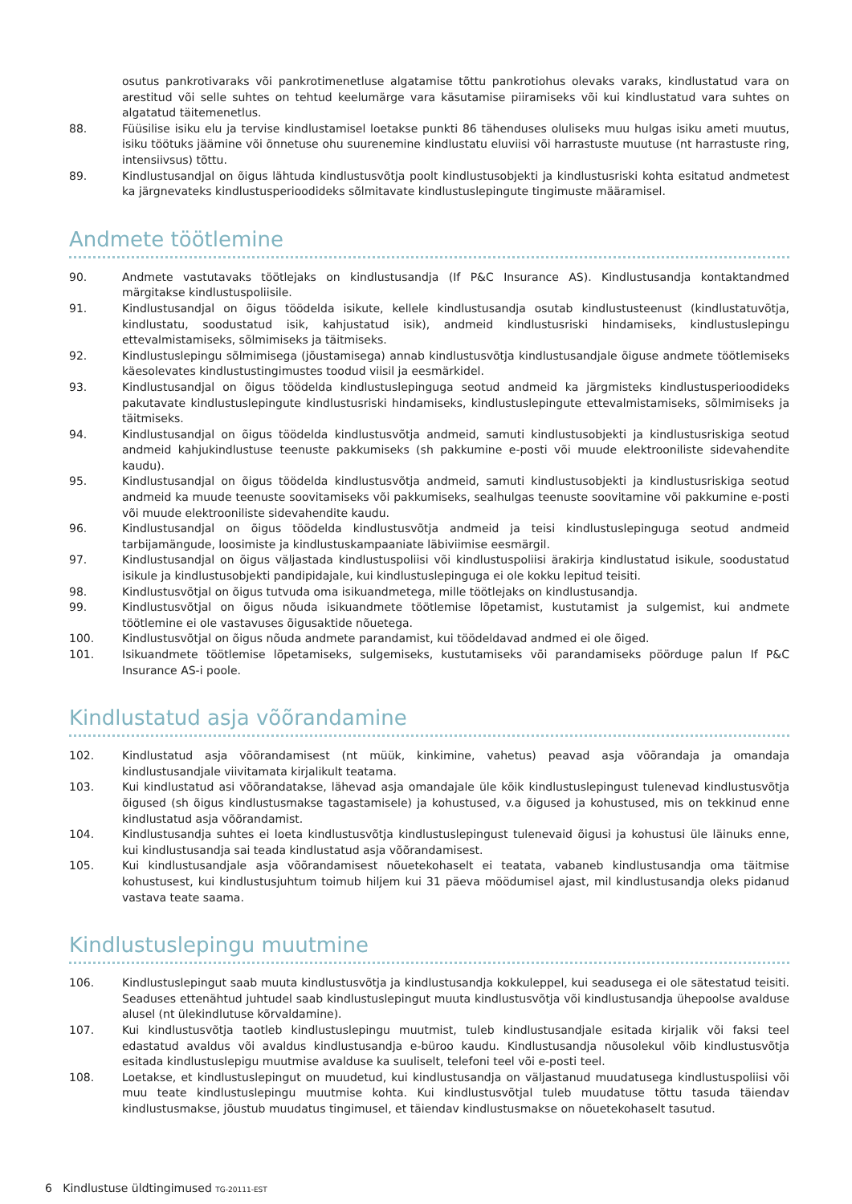osutus pankrotivaraks või pankrotimenetluse algatamise tõttu pankrotiohus olevaks varaks, kindlustatud vara on arestitud või selle suhtes on tehtud keelumärge vara käsutamise piiramiseks või kui kindlustatud vara suhtes on algatatud täitemenetlus.
88. Füüsilise isiku elu ja tervise kindlustamisel loetakse punkti 86 tähenduses oluliseks muu hulgas isiku ameti muutus, isiku töötuks jäämine või õnnetuse ohu suurenemine kindlustatu eluviisi või harrastuste muutuse (nt harrastuste ring, intensiivsus) tõttu.
89. Kindlustusandjal on õigus lähtuda kindlustusvõtja poolt kindlustusobjekti ja kindlustusriski kohta esitatud andmetest ka järgnevateks kindlustusperioodideks sõlmitavate kindlustuslepingute tingimuste määramisel.
Andmete töötlemine
90. Andmete vastutavaks töötlejaks on kindlustusandja (If P&C Insurance AS). Kindlustusandja kontaktandmed märgitakse kindlustuspoliisile.
91. Kindlustusandjal on õigus töödelda isikute, kellele kindlustusandja osutab kindlustusteenust (kindlustatuvõtja, kindlustatu, soodustatud isik, kahjustatud isik), andmeid kindlustusriski hindamiseks, kindlustuslepingu ettevalmistamiseks, sõlmimiseks ja täitmiseks.
92. Kindlustuslepingu sõlmimisega (jõustamisega) annab kindlustusvõtja kindlustusandjale õiguse andmete töötlemiseks käesolevates kindlustustingimustes toodud viisil ja eesmärkidel.
93. Kindlustusandjal on õigus töödelda kindlustuslepinguga seotud andmeid ka järgmisteks kindlustusperioodideks pakutavate kindlustuslepingute kindlustusriski hindamiseks, kindlustuslepingute ettevalmistamiseks, sõlmimiseks ja täitmiseks.
94. Kindlustusandjal on õigus töödelda kindlustusvõtja andmeid, samuti kindlustusobjekti ja kindlustusriskiga seotud andmeid kahjukindlustuse teenuste pakkumiseks (sh pakkumine e-posti või muude elektrooniliste sidevahendite kaudu).
95. Kindlustusandjal on õigus töödelda kindlustusvõtja andmeid, samuti kindlustusobjekti ja kindlustusriskiga seotud andmeid ka muude teenuste soovitamiseks või pakkumiseks, sealhulgas teenuste soovitamine või pakkumine e-posti või muude elektrooniliste sidevahendite kaudu.
96. Kindlustusandjal on õigus töödelda kindlustusvõtja andmeid ja teisi kindlustuslepinguga seotud andmeid tarbijamängude, loosimiste ja kindlustuskampaaniate läbiviimise eesmärgil.
97. Kindlustusandjal on õigus väljastada kindlustuspoliisi või kindlustuspoliisi ärakirja kindlustatud isikule, soodustatud isikule ja kindlustusobjekti pandipidajale, kui kindlustuslepinguga ei ole kokku lepitud teisiti.
98. Kindlustusvõtjal on õigus tutvuda oma isikuandmetega, mille töötlejaks on kindlustusandja.
99. Kindlustusvõtjal on õigus nõuda isikuandmete töötlemise lõpetamist, kustutamist ja sulgemist, kui andmete töötlemine ei ole vastavuses õigusaktide nõuetega.
100. Kindlustusvõtjal on õigus nõuda andmete parandamist, kui töödeldavad andmed ei ole õiged.
101. Isikuandmete töötlemise lõpetamiseks, sulgemiseks, kustutamiseks või parandamiseks pöörduge palun If P&C Insurance AS-i poole.
Kindlustatud asja võõrandamine
102. Kindlustatud asja võõrandamisest (nt müük, kinkimine, vahetus) peavad asja võõrandaja ja omandaja kindlustusandjale viivitamata kirjalikult teatama.
103. Kui kindlustatud asi võõrandatakse, lähevad asja omandajale üle kõik kindlustuslepingust tulenevad kindlustusvõtja õigused (sh õigus kindlustusmakse tagastamisele) ja kohustused, v.a õigused ja kohustused, mis on tekkinud enne kindlustatud asja võõrandamist.
104. Kindlustusandja suhtes ei loeta kindlustusvõtja kindlustuslepingust tulenevaid õigusi ja kohustusi üle läinuks enne, kui kindlustusandja sai teada kindlustatud asja võõrandamisest.
105. Kui kindlustusandjale asja võõrandamisest nõuetekohaselt ei teatata, vabaneb kindlustusandja oma täitmise kohustusest, kui kindlustusjuhtum toimub hiljem kui 31 päeva möödumisel ajast, mil kindlustusandja oleks pidanud vastava teate saama.
Kindlustuslepingu muutmine
106. Kindlustuslepingut saab muuta kindlustusvõtja ja kindlustusandja kokkuleppel, kui seadusega ei ole sätestatud teisiti. Seaduses ettenähtud juhtudel saab kindlustuslepingut muuta kindlustusvõtja või kindlustusandja ühepoolse avalduse alusel (nt ülekindlutuse kõrvaldamine).
107. Kui kindlustusvõtja taotleb kindlustuslepingu muutmist, tuleb kindlustusandjale esitada kirjalik või faksi teel edastatud avaldus või avaldus kindlustusandja e-büroo kaudu. Kindlustusandja nõusolekul võib kindlustusvõtja esitada kindlustuslepigu muutmise avalduse ka suuliselt, telefoni teel või e-posti teel.
108. Loetakse, et kindlustuslepingut on muudetud, kui kindlustusandja on väljastanud muudatusega kindlustuspoliisi või muu teate kindlustuslepingu muutmise kohta. Kui kindlustusvõtjal tuleb muudatuse tõttu tasuda täiendav kindlustusmakse, jõustub muudatus tingimusel, et täiendav kindlustusmakse on nõuetekohaselt tasutud.
6 Kindlustuse üldtingimused TG-20111-EST